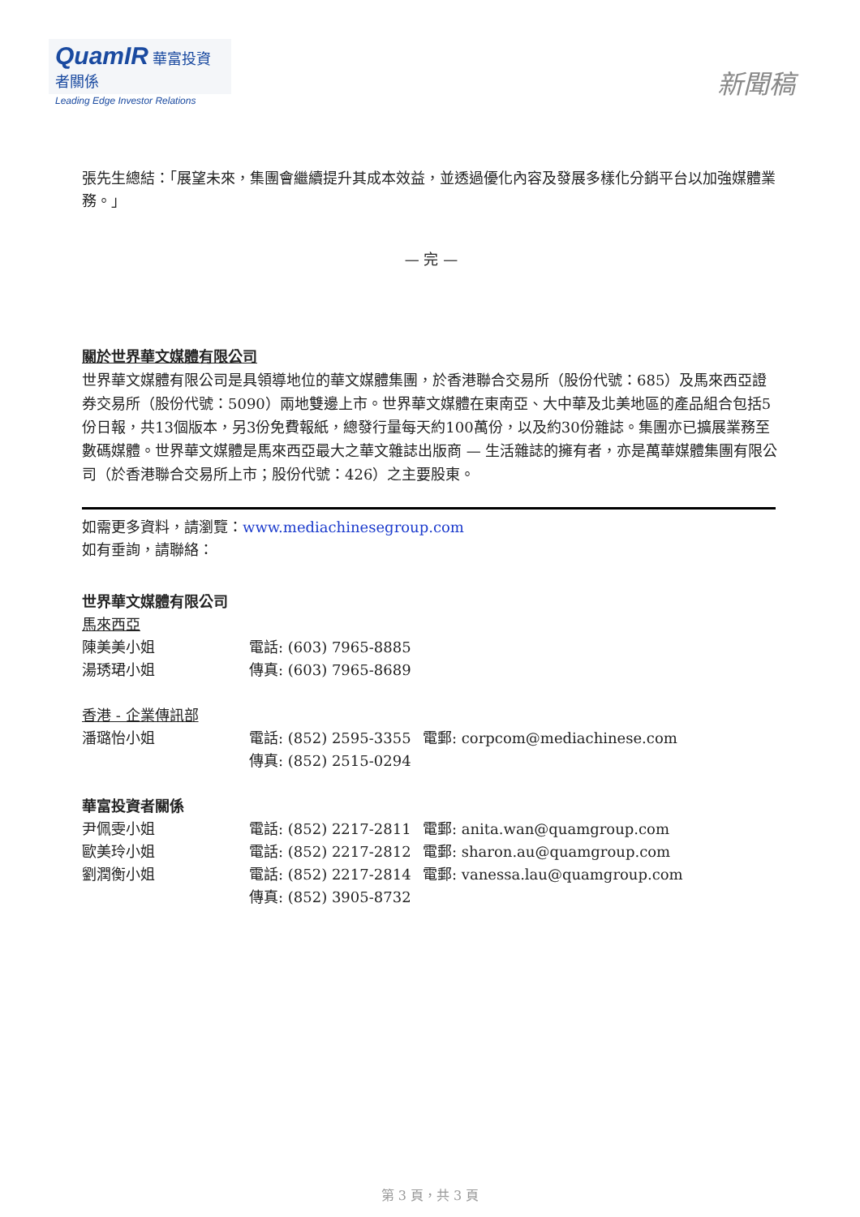QuamIR 華富投資者關係
Leading Edge Investor Relations
新聞稿
張先生總結：「展望未來，集團會繼續提升其成本效益，並透過優化內容及發展多樣化分銷平台以加強媒體業務。」
— 完 —
關於世界華文媒體有限公司
世界華文媒體有限公司是具領導地位的華文媒體集團，於香港聯合交易所（股份代號：685）及馬來西亞證券交易所（股份代號：5090）兩地雙邊上市。世界華文媒體在東南亞、大中華及北美地區的產品組合包括5份日報，共13個版本，另3份免費報紙，總發行量每天約100萬份，以及約30份雜誌。集團亦已擴展業務至數碼媒體。世界華文媒體是馬來西亞最大之華文雜誌出版商 — 生活雜誌的擁有者，亦是萬華媒體集團有限公司（於香港聯合交易所上市；股份代號：426）之主要股東。
如需更多資料，請瀏覽：www.mediachinesegroup.com
如有垂詢，請聯絡：
世界華文媒體有限公司
馬來西亞
陳美美小姐 電話: (603) 7965-8885
湯琇珺小姐 傳真: (603) 7965-8689
香港 - 企業傳訊部
潘璐怡小姐 電話: (852) 2595-3355 電郵: corpcom@mediachinese.com
傳真: (852) 2515-0294
華富投資者關係
尹佩雯小姐 電話: (852) 2217-2811 電郵: anita.wan@quamgroup.com
歐美玲小姐 電話: (852) 2217-2812 電郵: sharon.au@quamgroup.com
劉潤衡小姐 電話: (852) 2217-2814 電郵: vanessa.lau@quamgroup.com
傳真: (852) 3905-8732
第 3 頁，共 3 頁